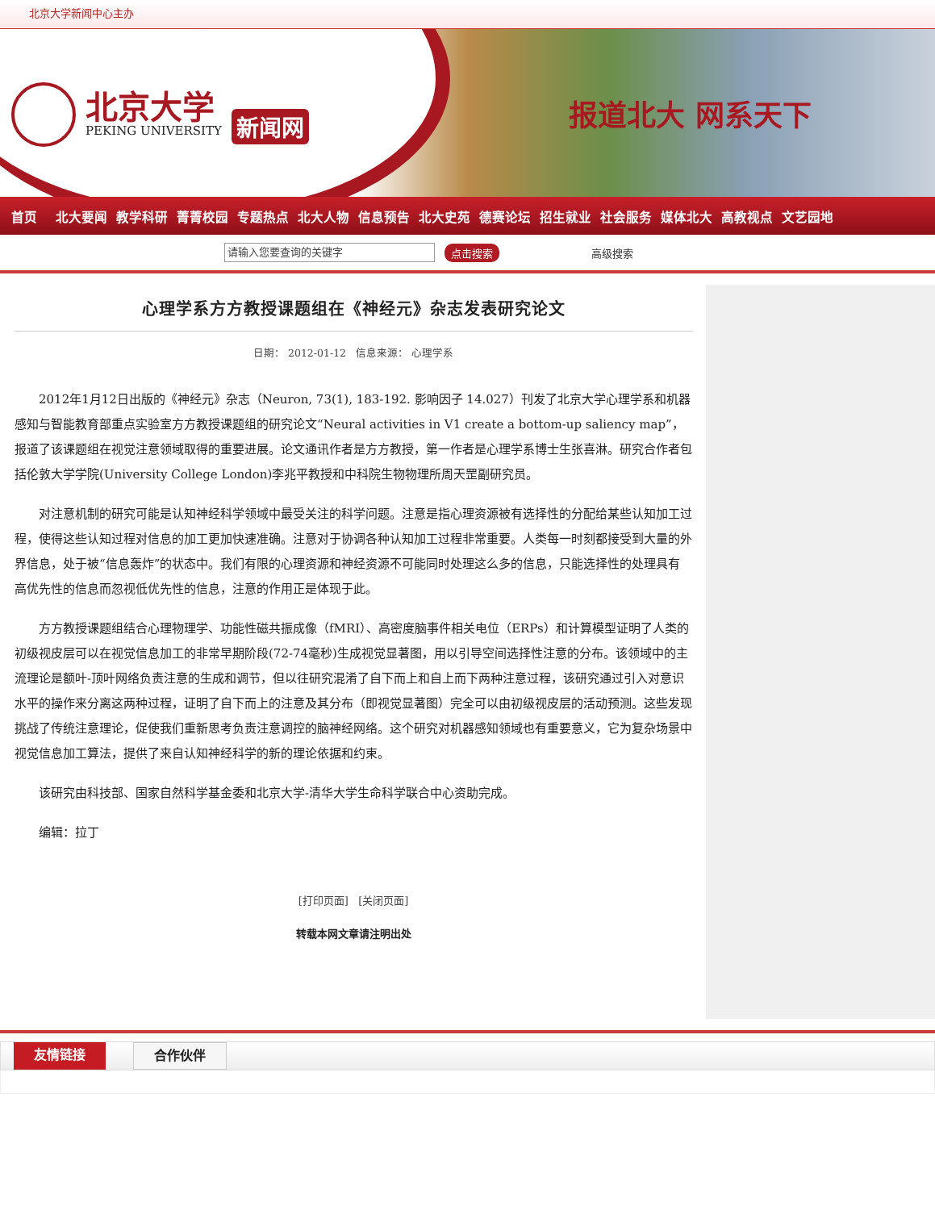北京大学新闻中心主办
北京大学
PEKING UNIVERSITY
新闻网
报道北大 网系天下
首页 北大要闻 教学科研 菁菁校园 专题热点 北大人物 信息预告 北大史苑 德赛论坛 招生就业 社会服务 媒体北大 高教视点 文艺园地
请输入您要查询的关键字
点击搜索 高级搜索
心理学系方方教授课题组在《神经元》杂志发表研究论文
日期： 2012-01-12 信息来源： 心理学系
2012年1月12日出版的《神经元》杂志（Neuron, 73(1), 183-192. 影响因子 14.027）刊发了北京大学心理学系和机器感知与智能教育部重点实验室方方教授课题组的研究论文“Neural activities in V1 create a bottom-up saliency map”，报道了该课题组在视觉注意领域取得的重要进展。论文通讯作者是方方教授，第一作者是心理学系博士生张喜淋。研究合作者包括伦敦大学学院(University College London)李兆平教授和中科院生物物理所周天罡副研究员。
对注意机制的研究可能是认知神经科学领域中最受关注的科学问题。注意是指心理资源被有选择性的分配给某些认知加工过程，使得这些认知过程对信息的加工更加快速准确。注意对于协调各种认知加工过程非常重要。人类每一时刻都接受到大量的外界信息，处于被“信息轰炸”的状态中。我们有限的心理资源和神经资源不可能同时处理这么多的信息，只能选择性的处理具有高优先性的信息而忽视低优先性的信息，注意的作用正是体现于此。
方方教授课题组结合心理物理学、功能性磁共振成像（fMRI）、高密度脑事件相关电位（ERPs）和计算模型证明了人类的初级视皮层可以在视觉信息加工的非常早期阶段(72-74毫秒)生成视觉显著图，用以引导空间选择性注意的分布。该领域中的主流理论是额叶-顶叶网络负责注意的生成和调节，但以往研究混淆了自下而上和自上而下两种注意过程，该研究通过引入对意识水平的操作来分离这两种过程，证明了自下而上的注意及其分布（即视觉显著图）完全可以由初级视皮层的活动预测。这些发现挑战了传统注意理论，促使我们重新思考负责注意调控的脑神经网络。这个研究对机器感知领域也有重要意义，它为复杂场景中视觉信息加工算法，提供了来自认知神经科学的新的理论依据和约束。
该研究由科技部、国家自然科学基金委和北京大学-清华大学生命科学联合中心资助完成。
编辑：拉丁
[打印页面] [关闭页面]
转载本网文章请注明出处
友情链接 合作伙伴